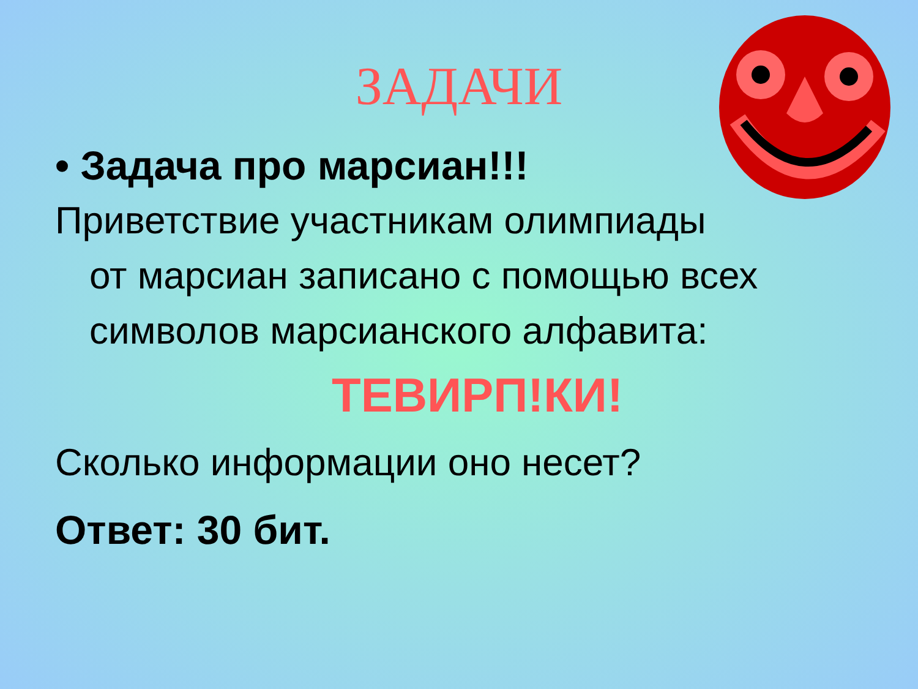ЗАДАЧИ
• Задача про марсиан!!!
Приветствие участникам олимпиады
от марсиан записано с помощью всех символов марсианского алфавита:
ТЕВИРП!КИ!
Сколько информации оно несет?
Ответ: 30 бит.